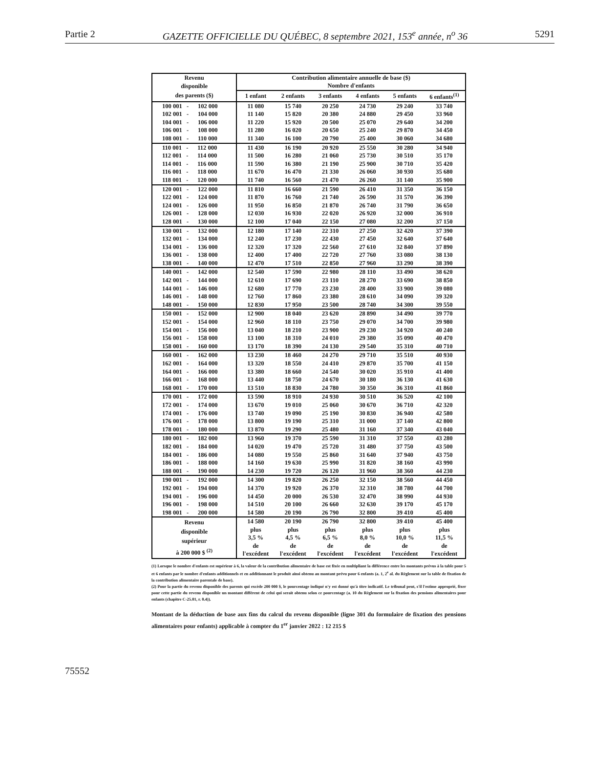Partie 2 GAZETTE OFFICIELLE DU QUÉBEC, 8 septembre 2021, 153<sup>e</sup> année, n<sup>o</sup> 36 5291
| Revenu | Contribution alimentaire annuelle de base ($) | | | | | |
| --- | --- | --- | --- | --- | --- | --- |
| disponible | Nombre d'enfants | | | | | |
| des parents ($) | 1 enfant | 2 enfants | 3 enfants | 4 enfants | 5 enfants | 6 enfants<sup>(1)</sup> |
| 100 001 - 102 000 | 11 080 | 15 740 | 20 250 | 24 730 | 29 240 | 33 740 |
| 102 001 - 104 000 | 11 140 | 15 820 | 20 380 | 24 880 | 29 450 | 33 960 |
| 104 001 - 106 000 | 11 220 | 15 920 | 20 500 | 25 070 | 29 640 | 34 200 |
| 106 001 - 108 000 | 11 280 | 16 020 | 20 650 | 25 240 | 29 870 | 34 450 |
| 108 001 - 110 000 | 11 340 | 16 100 | 20 790 | 25 400 | 30 060 | 34 680 |
| 110 001 - 112 000 | 11 430 | 16 190 | 20 920 | 25 550 | 30 280 | 34 940 |
| 112 001 - 114 000 | 11 500 | 16 280 | 21 060 | 25 730 | 30 510 | 35 170 |
| 114 001 - 116 000 | 11 590 | 16 380 | 21 190 | 25 900 | 30 710 | 35 420 |
| 116 001 - 118 000 | 11 670 | 16 470 | 21 330 | 26 060 | 30 930 | 35 680 |
| 118 001 - 120 000 | 11 740 | 16 560 | 21 470 | 26 260 | 31 140 | 35 900 |
| 120 001 - 122 000 | 11 810 | 16 660 | 21 590 | 26 410 | 31 350 | 36 150 |
| 122 001 - 124 000 | 11 870 | 16 760 | 21 740 | 26 590 | 31 570 | 36 390 |
| 124 001 - 126 000 | 11 950 | 16 850 | 21 870 | 26 740 | 31 790 | 36 650 |
| 126 001 - 128 000 | 12 030 | 16 930 | 22 020 | 26 920 | 32 000 | 36 910 |
| 128 001 - 130 000 | 12 100 | 17 040 | 22 150 | 27 080 | 32 200 | 37 150 |
| 130 001 - 132 000 | 12 180 | 17 140 | 22 310 | 27 250 | 32 420 | 37 390 |
| 132 001 - 134 000 | 12 240 | 17 230 | 22 430 | 27 450 | 32 640 | 37 640 |
| 134 001 - 136 000 | 12 320 | 17 320 | 22 560 | 27 610 | 32 840 | 37 890 |
| 136 001 - 138 000 | 12 400 | 17 400 | 22 720 | 27 760 | 33 080 | 38 130 |
| 138 001 - 140 000 | 12 470 | 17 510 | 22 850 | 27 960 | 33 290 | 38 390 |
| 140 001 - 142 000 | 12 540 | 17 590 | 22 980 | 28 110 | 33 490 | 38 620 |
| 142 001 - 144 000 | 12 610 | 17 690 | 23 110 | 28 270 | 33 690 | 38 850 |
| 144 001 - 146 000 | 12 680 | 17 770 | 23 230 | 28 400 | 33 900 | 39 080 |
| 146 001 - 148 000 | 12 760 | 17 860 | 23 380 | 28 610 | 34 090 | 39 320 |
| 148 001 - 150 000 | 12 830 | 17 950 | 23 500 | 28 740 | 34 300 | 39 550 |
| 150 001 - 152 000 | 12 900 | 18 040 | 23 620 | 28 890 | 34 490 | 39 770 |
| 152 001 - 154 000 | 12 960 | 18 110 | 23 750 | 29 070 | 34 700 | 39 980 |
| 154 001 - 156 000 | 13 040 | 18 210 | 23 900 | 29 230 | 34 920 | 40 240 |
| 156 001 - 158 000 | 13 100 | 18 310 | 24 010 | 29 380 | 35 090 | 40 470 |
| 158 001 - 160 000 | 13 170 | 18 390 | 24 130 | 29 540 | 35 310 | 40 710 |
| 160 001 - 162 000 | 13 230 | 18 460 | 24 270 | 29 710 | 35 510 | 40 930 |
| 162 001 - 164 000 | 13 320 | 18 550 | 24 410 | 29 870 | 35 700 | 41 150 |
| 164 001 - 166 000 | 13 380 | 18 660 | 24 540 | 30 020 | 35 910 | 41 400 |
| 166 001 - 168 000 | 13 440 | 18 750 | 24 670 | 30 180 | 36 130 | 41 630 |
| 168 001 - 170 000 | 13 510 | 18 830 | 24 780 | 30 350 | 36 310 | 41 860 |
| 170 001 - 172 000 | 13 590 | 18 910 | 24 930 | 30 510 | 36 520 | 42 100 |
| 172 001 - 174 000 | 13 670 | 19 010 | 25 060 | 30 670 | 36 710 | 42 320 |
| 174 001 - 176 000 | 13 740 | 19 090 | 25 190 | 30 830 | 36 940 | 42 580 |
| 176 001 - 178 000 | 13 800 | 19 190 | 25 310 | 31 000 | 37 140 | 42 800 |
| 178 001 - 180 000 | 13 870 | 19 290 | 25 480 | 31 160 | 37 340 | 43 040 |
| 180 001 - 182 000 | 13 960 | 19 370 | 25 590 | 31 310 | 37 550 | 43 280 |
| 182 001 - 184 000 | 14 020 | 19 470 | 25 720 | 31 480 | 37 750 | 43 500 |
| 184 001 - 186 000 | 14 080 | 19 550 | 25 860 | 31 640 | 37 940 | 43 750 |
| 186 001 - 188 000 | 14 160 | 19 630 | 25 990 | 31 820 | 38 160 | 43 990 |
| 188 001 - 190 000 | 14 230 | 19 720 | 26 120 | 31 960 | 38 360 | 44 230 |
| 190 001 - 192 000 | 14 300 | 19 820 | 26 250 | 32 150 | 38 560 | 44 450 |
| 192 001 - 194 000 | 14 370 | 19 920 | 26 370 | 32 310 | 38 780 | 44 700 |
| 194 001 - 196 000 | 14 450 | 20 000 | 26 530 | 32 470 | 38 990 | 44 930 |
| 196 001 - 198 000 | 14 510 | 20 100 | 26 660 | 32 630 | 39 170 | 45 170 |
| 198 001 - 200 000 | 14 580 | 20 190 | 26 790 | 32 800 | 39 410 | 45 400 |
| Revenu disponible supérieur à 200 000 $ <sup>(2)</sup> | 14 580 plus 3,5 % de l'excédent | 20 190 plus 4,5 % de l'excédent | 26 790 plus 6,5 % de l'excédent | 32 800 plus 8,0 % de l'excédent | 39 410 plus 10,0 % de l'excédent | 45 400 plus 11,5 % de l'excédent |
(1) Lorsque le nombre d'enfants est supérieur à 6, la valeur de la contribution alimentaire de base est fixée en multipliant la différence entre les montants prévus à la table pour 5 et 6 enfants par le nombre d'enfants additionnels et en additionnant le produit ainsi obtenu au montant prévu pour 6 enfants (a. 1, 2<sup>e</sup> al. du Règlement sur la table de fixation de la contribution alimentaire parentale de base).
(2) Pour la partie du revenu disponible des parents qui excède 200 000 $, le pourcentage indiqué n'y est donné qu'à titre indicatif. Le tribunal peut, s'il l'estime approprié, fixer pour cette partie du revenu disponible un montant différent de celui qui serait obtenu selon ce pourcentage (a. 10 du Règlement sur la fixation des pensions alimentaires pour enfants (chapitre C-25.01, r. 0.4)).
Montant de la déduction de base aux fins du calcul du revenu disponible (ligne 301 du formulaire de fixation des pensions alimentaires pour enfants) applicable à compter du 1<sup>er</sup> janvier 2022 : 12 215 $
75552